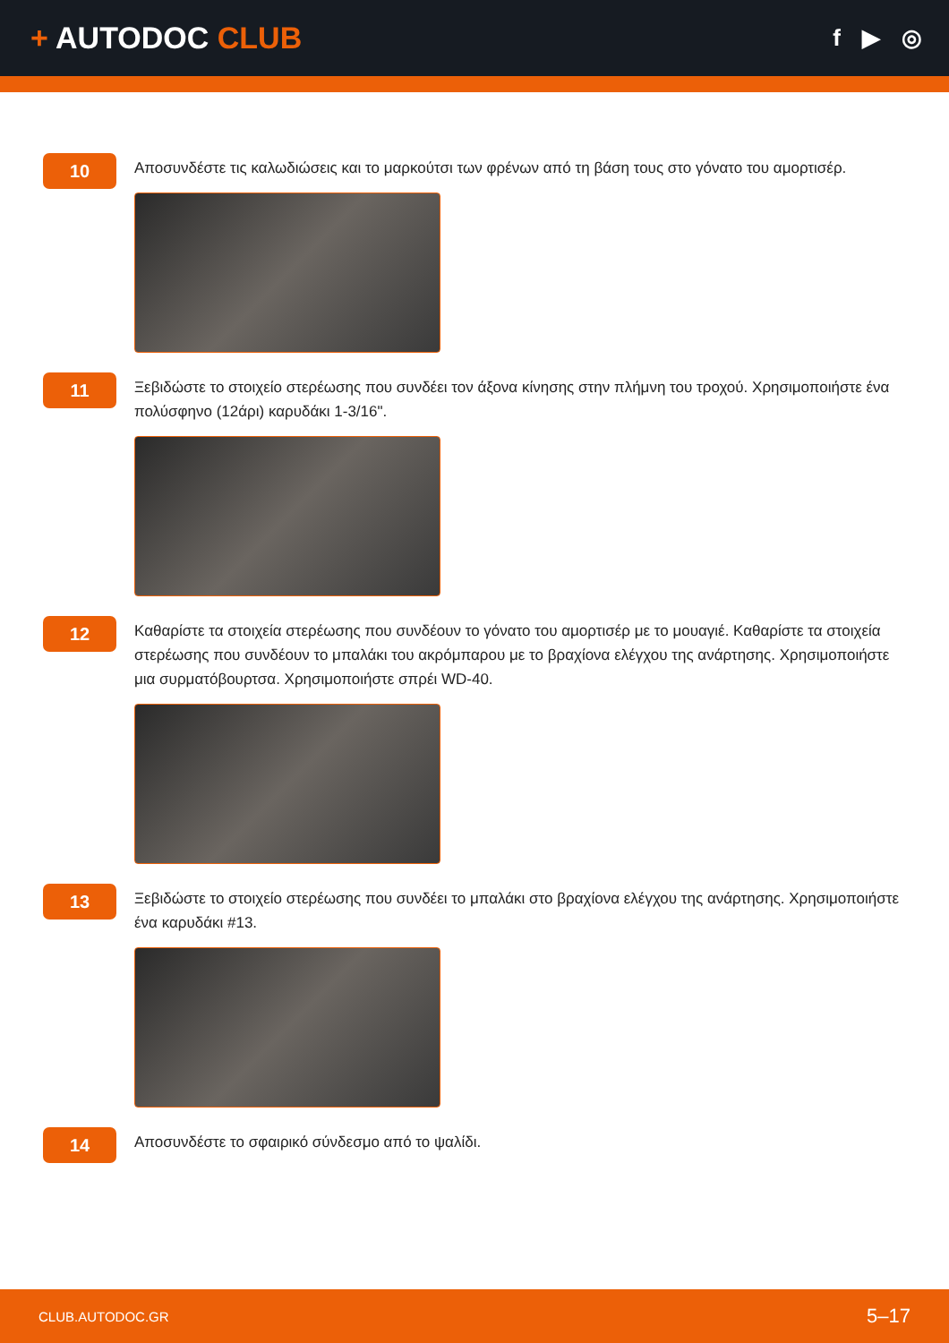+ AUTODOC CLUB
f ▶ ◎
10
Αποσυνδέστε τις καλωδιώσεις και το μαρκούτσι των φρένων από τη βάση τους στο γόνατο του αμορτισέρ.
11
Ξεβιδώστε το στοιχείο στερέωσης που συνδέει τον άξονα κίνησης στην πλήμνη του τροχού. Χρησιμοποιήστε ένα πολύσφηνο (12άρι) καρυδάκι 1-3/16".
12
Καθαρίστε τα στοιχεία στερέωσης που συνδέουν το γόνατο του αμορτισέρ με το μουαγιέ. Καθαρίστε τα στοιχεία στερέωσης που συνδέουν το μπαλάκι του ακρόμπαρου με το βραχίονα ελέγχου της ανάρτησης. Χρησιμοποιήστε μια συρματόβουρτσα. Χρησιμοποιήστε σπρέι WD-40.
13
Ξεβιδώστε το στοιχείο στερέωσης που συνδέει το μπαλάκι στο βραχίονα ελέγχου της ανάρτησης. Χρησιμοποιήστε ένα καρυδάκι #13.
14
Αποσυνδέστε το σφαιρικό σύνδεσμο από το ψαλίδι.
CLUB.AUTODOC.GR 5–17